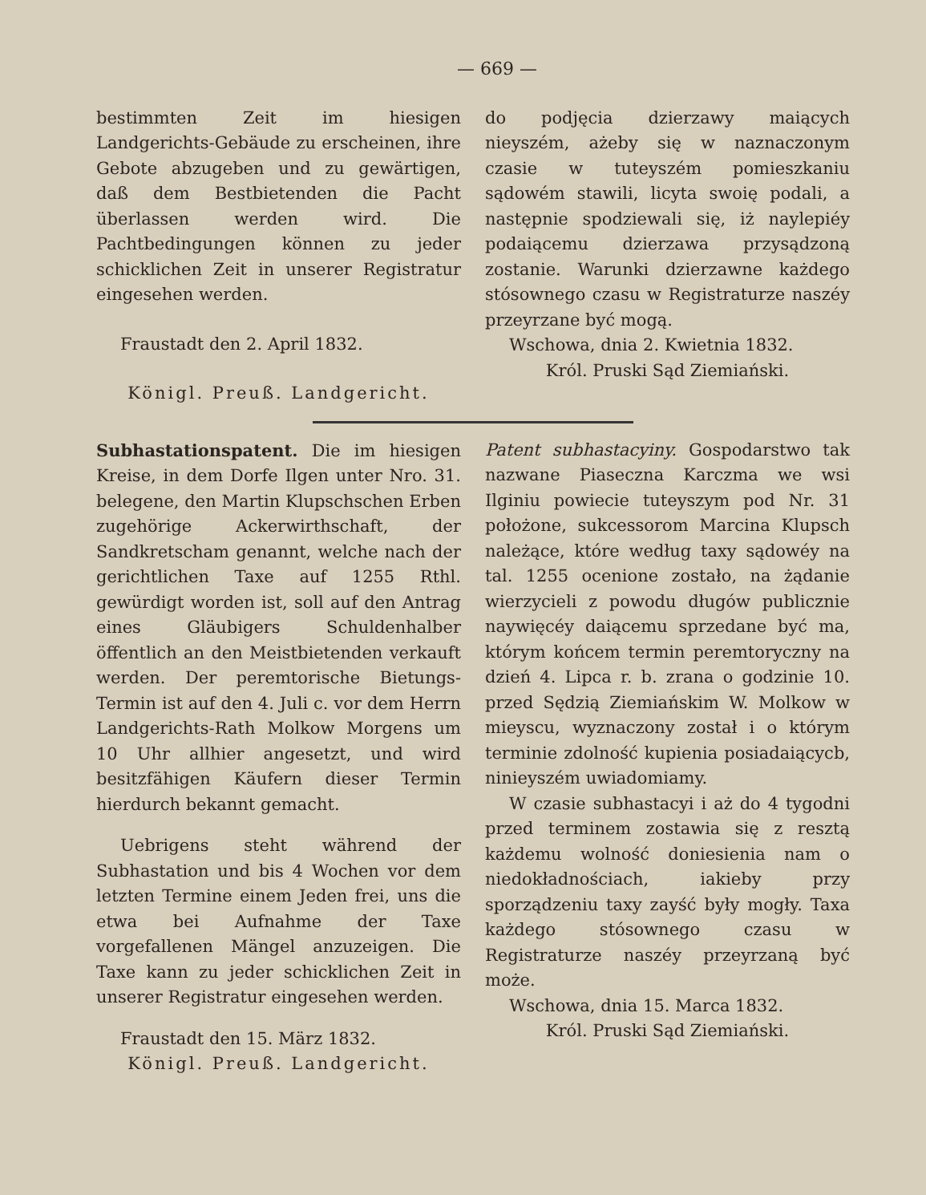— 669 —
bestimmten Zeit im hiesigen Landgerichts-Gebäude zu erscheinen, ihre Gebote abzugeben und zu gewärtigen, daß dem Bestbietenden die Pacht überlassen werden wird. Die Pachtbedingungen können zu jeder schicklichen Zeit in unserer Registratur eingesehen werden.
Fraustadt den 2. April 1832.
Königl. Preuß. Landgericht.
do podjęcia dzierzawy maiących nieyszém, ażeby się w naznaczonym czasie w tuteyszém pomieszkaniu sądowém stawili, licyta swoię podali, a następnie spodziewali się, iż naylepiéy podaiącemu dzierzawa przysądzoną zostanie. Warunki dzierzawne każdego stósownego czasu w Registraturze naszéy przeyrzane być mogą.
Wschowa, dnia 2. Kwietnia 1832.
Król. Pruski Sąd Ziemiański.
Subhastationspatent. Die im hiesigen Kreise, in dem Dorfe Ilgen unter Nro. 31. belegene, den Martin Klupschschen Erben zugehörige Ackerwirthschaft, der Sandkretscham genannt, welche nach der gerichtlichen Taxe auf 1255 Rthl. gewürdigt worden ist, soll auf den Antrag eines Gläubigers Schuldenhalber öffentlich an den Meistbietenden verkauft werden. Der peremtorische Bietungs-Termin ist auf den 4. Juli c. vor dem Herrn Landgerichts-Rath Molkow Morgens um 10 Uhr allhier angesetzt, und wird besitzfähigen Käufern dieser Termin hierdurch bekannt gemacht.
Uebrigens steht während der Subhastation und bis 4 Wochen vor dem letzten Termine einem Jeden frei, uns die etwa bei Aufnahme der Taxe vorgefallenen Mängel anzuzeigen. Die Taxe kann zu jeder schicklichen Zeit in unserer Registratur eingesehen werden.
Fraustadt den 15. März 1832.
Königl. Preuß. Landgericht.
Patent subhastacyiny. Gospodarstwo tak nazwane Piaseczna Karczma we wsi Ilginiu powiecie tuteyszym pod Nr. 31 położone, sukcessorom Marcina Klupsch należące, które według taxy sądowéy na tal. 1255 ocenione zostało, na żądanie wierzycieli z powodu długów publicznie naywięcéy daiącemu sprzedane być ma, którym końcem termin peremtoryczny na dzień 4. Lipca r. b. zrana o godzinie 10. przed Sędzią Ziemiańskim W. Molkow w mieyscu, wyznaczony został i o którym terminie zdolność kupienia posiadaiącycb, ninieyszém uwiadomiamy.
W czasie subhastacyi i aż do 4 tygodni przed terminem zostawia się z resztą każdemu wolność doniesienia nam o niedokładnościach, iakieby przy sporządzeniu taxy zayść były mogły. Taxa każdego stósownego czasu w Registraturze naszéy przeyrzaną być może.
Wschowa, dnia 15. Marca 1832.
Król. Pruski Sąd Ziemiański.